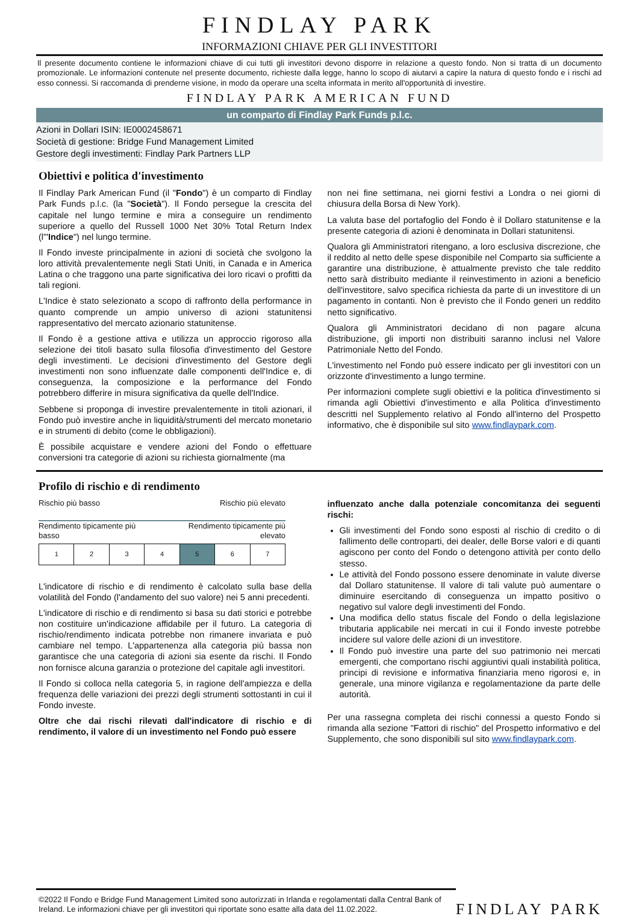FINDLAY PARK
INFORMAZIONI CHIAVE PER GLI INVESTITORI
Il presente documento contiene le informazioni chiave di cui tutti gli investitori devono disporre in relazione a questo fondo. Non si tratta di un documento promozionale. Le informazioni contenute nel presente documento, richieste dalla legge, hanno lo scopo di aiutarvi a capire la natura di questo fondo e i rischi ad esso connessi. Si raccomanda di prenderne visione, in modo da operare una scelta informata in merito all'opportunità di investire.
FINDLAY PARK AMERICAN FUND
un comparto di Findlay Park Funds p.l.c.
Azioni in Dollari ISIN: IE0002458671
Società di gestione: Bridge Fund Management Limited
Gestore degli investimenti: Findlay Park Partners LLP
Obiettivi e politica d'investimento
Il Findlay Park American Fund (il "Fondo") è un comparto di Findlay Park Funds p.l.c. (la "Società"). Il Fondo persegue la crescita del capitale nel lungo termine e mira a conseguire un rendimento superiore a quello del Russell 1000 Net 30% Total Return Index (l'"Indice") nel lungo termine.
Il Fondo investe principalmente in azioni di società che svolgono la loro attività prevalentemente negli Stati Uniti, in Canada e in America Latina o che traggono una parte significativa dei loro ricavi o profitti da tali regioni.
L'Indice è stato selezionato a scopo di raffronto della performance in quanto comprende un ampio universo di azioni statunitensi rappresentativo del mercato azionario statunitense.
Il Fondo è a gestione attiva e utilizza un approccio rigoroso alla selezione dei titoli basato sulla filosofia d'investimento del Gestore degli investimenti. Le decisioni d'investimento del Gestore degli investimenti non sono influenzate dalle componenti dell'Indice e, di conseguenza, la composizione e la performance del Fondo potrebbero differire in misura significativa da quelle dell'Indice.
Sebbene si proponga di investire prevalentemente in titoli azionari, il Fondo può investire anche in liquidità/strumenti del mercato monetario e in strumenti di debito (come le obbligazioni).
È possibile acquistare e vendere azioni del Fondo o effettuare conversioni tra categorie di azioni su richiesta giornalmente (ma
non nei fine settimana, nei giorni festivi a Londra o nei giorni di chiusura della Borsa di New York).
La valuta base del portafoglio del Fondo è il Dollaro statunitense e la presente categoria di azioni è denominata in Dollari statunitensi.
Qualora gli Amministratori ritengano, a loro esclusiva discrezione, che il reddito al netto delle spese disponibile nel Comparto sia sufficiente a garantire una distribuzione, è attualmente previsto che tale reddito netto sarà distribuito mediante il reinvestimento in azioni a beneficio dell'investitore, salvo specifica richiesta da parte di un investitore di un pagamento in contanti. Non è previsto che il Fondo generi un reddito netto significativo.
Qualora gli Amministratori decidano di non pagare alcuna distribuzione, gli importi non distribuiti saranno inclusi nel Valore Patrimoniale Netto del Fondo.
L'investimento nel Fondo può essere indicato per gli investitori con un orizzonte d'investimento a lungo termine.
Per informazioni complete sugli obiettivi e la politica d'investimento si rimanda agli Obiettivi d'investimento e alla Politica d'investimento descritti nel Supplemento relativo al Fondo all'interno del Prospetto informativo, che è disponibile sul sito www.findlaypark.com.
Profilo di rischio e di rendimento
Rischio più basso Rischio più elevato
Rendimento tipicamente più
basso Rendimento tipicamente più
elevato
| 1 | 2 | 3 | 4 | 5 | 6 | 7 |
L'indicatore di rischio e di rendimento è calcolato sulla base della volatilità del Fondo (l'andamento del suo valore) nei 5 anni precedenti.
L'indicatore di rischio e di rendimento si basa su dati storici e potrebbe non costituire un'indicazione affidabile per il futuro. La categoria di rischio/rendimento indicata potrebbe non rimanere invariata e può cambiare nel tempo. L'appartenenza alla categoria più bassa non garantisce che una categoria di azioni sia esente da rischi. Il Fondo non fornisce alcuna garanzia o protezione del capitale agli investitori.
Il Fondo si colloca nella categoria 5, in ragione dell'ampiezza e della frequenza delle variazioni dei prezzi degli strumenti sottostanti in cui il Fondo investe.
Oltre che dai rischi rilevati dall'indicatore di rischio e di rendimento, il valore di un investimento nel Fondo può essere
influenzato anche dalla potenziale concomitanza dei seguenti rischi:
Gli investimenti del Fondo sono esposti al rischio di credito o di fallimento delle controparti, dei dealer, delle Borse valori e di quanti agiscono per conto del Fondo o detengono attività per conto dello stesso.
Le attività del Fondo possono essere denominate in valute diverse dal Dollaro statunitense. Il valore di tali valute può aumentare o diminuire esercitando di conseguenza un impatto positivo o negativo sul valore degli investimenti del Fondo.
Una modifica dello status fiscale del Fondo o della legislazione tributaria applicabile nei mercati in cui il Fondo investe potrebbe incidere sul valore delle azioni di un investitore.
Il Fondo può investire una parte del suo patrimonio nei mercati emergenti, che comportano rischi aggiuntivi quali instabilità politica, principi di revisione e informativa finanziaria meno rigorosi e, in generale, una minore vigilanza e regolamentazione da parte delle autorità.
Per una rassegna completa dei rischi connessi a questo Fondo si rimanda alla sezione "Fattori di rischio" del Prospetto informativo e del Supplemento, che sono disponibili sul sito www.findlaypark.com.
©2022 Il Fondo e Bridge Fund Management Limited sono autorizzati in Irlanda e regolamentati dalla Central Bank of Ireland. Le informazioni chiave per gli investitori qui riportate sono esatte alla data del 11.02.2022.
FINDLAY PARK